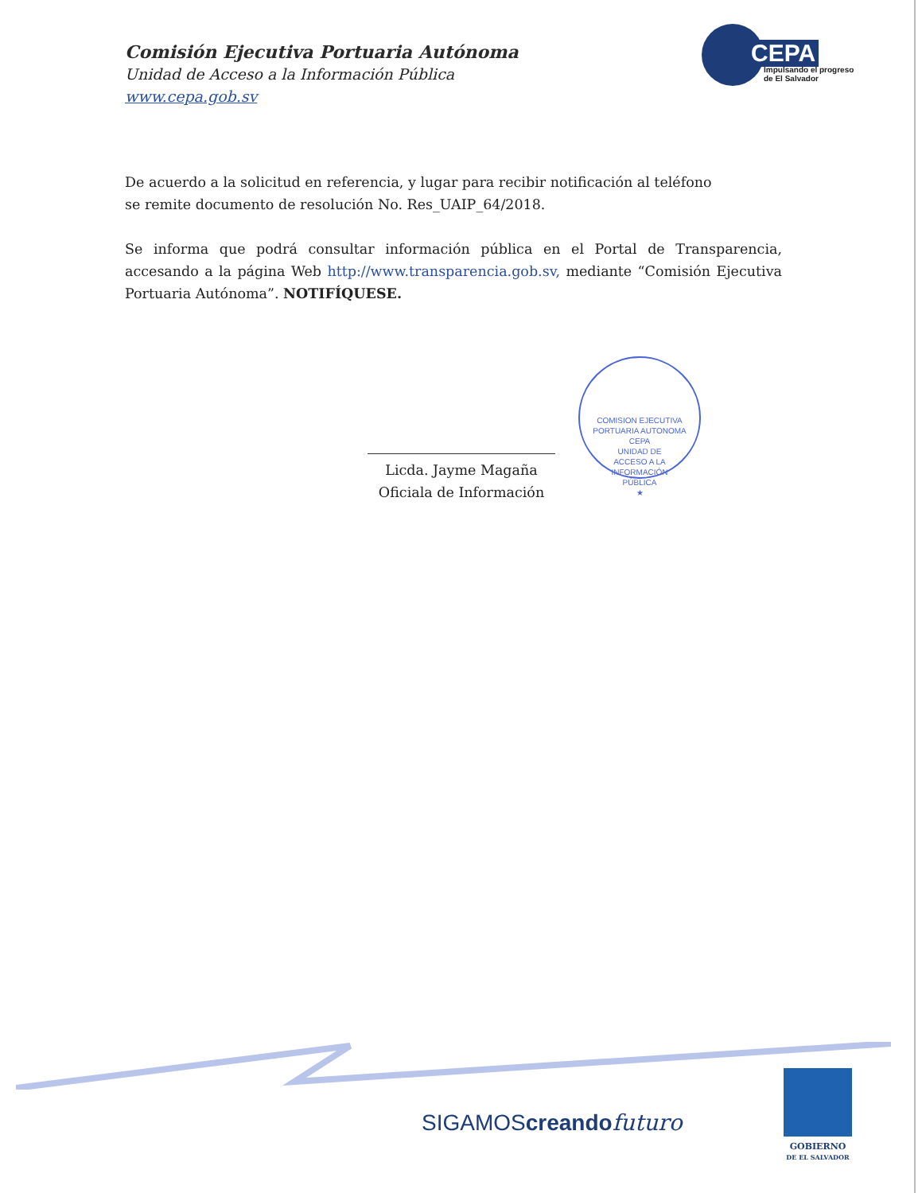Comisión Ejecutiva Portuaria Autónoma
Unidad de Acceso a la Información Pública
www.cepa.gob.sv
CEPA
Impulsando el progreso
de El Salvador
De acuerdo a la solicitud en referencia, y lugar para recibir notificación al teléfono
se remite documento de resolución No. Res_UAIP_64/2018.
Se informa que podrá consultar información pública en el Portal de Transparencia, accesando a la página Web http://www.transparencia.gob.sv, mediante “Comisión Ejecutiva Portuaria Autónoma”. NOTIFÍQUESE.
COMISION EJECUTIVA PORTUARIA AUTONOMA
CEPA
UNIDAD DE
ACCESO A LA
INFORMACIÓN
PÚBLICA
★
Licda. Jayme Magaña
Oficiala de Información
SIGAMOScreando futuro
GOBIERNO
DE EL SALVADOR